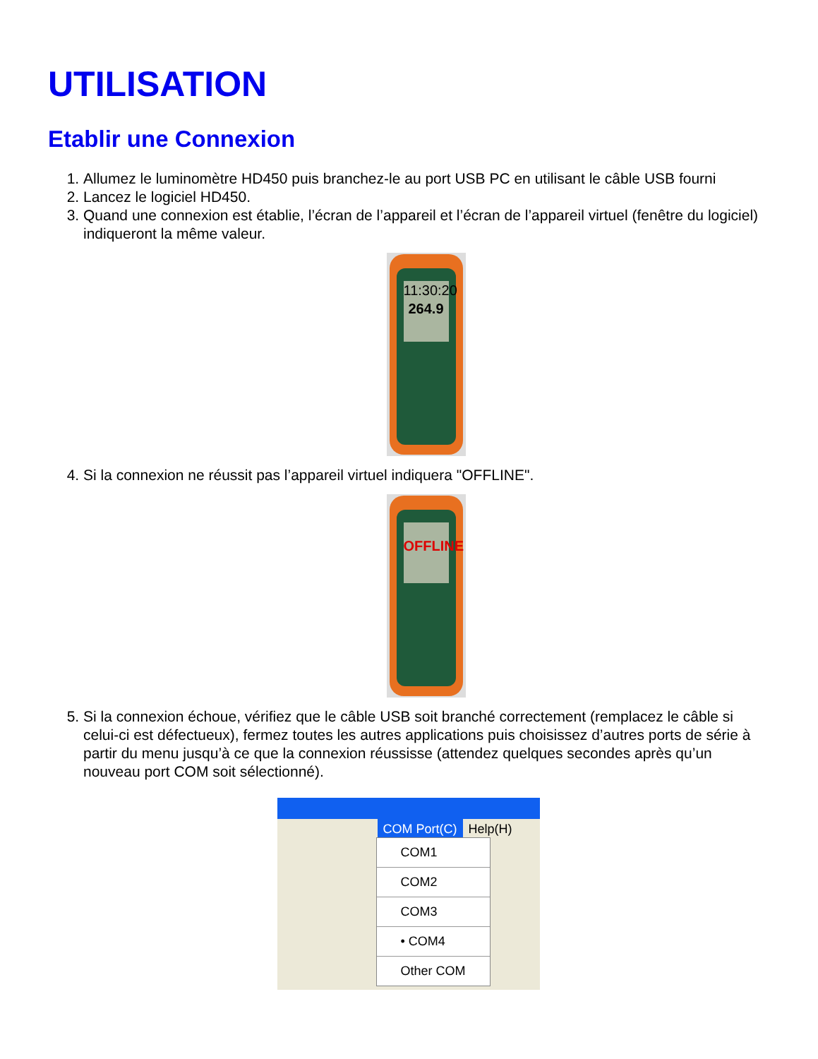UTILISATION
Etablir une Connexion
1. Allumez le luminomètre HD450 puis branchez-le au port USB PC en utilisant le câble USB fourni
2. Lancez le logiciel HD450.
3. Quand une connexion est établie, l’écran de l’appareil et l’écran de l’appareil virtuel (fenêtre du logiciel) indiqueront la même valeur.
11:30:20
264.9
4. Si la connexion ne réussit pas l’appareil virtuel indiquera "OFFLINE".
OFFLINE
5. Si la connexion échoue, vérifiez que le câble USB soit branché correctement (remplacez le câble si celui-ci est défectueux), fermez toutes les autres applications puis choisissez d’autres ports de série à partir du menu jusqu’à ce que la connexion réussisse (attendez quelques secondes après qu’un nouveau port COM soit sélectionné).
COM Port(C) Help(H)
COM1
COM2
COM3
• COM4
Other COM